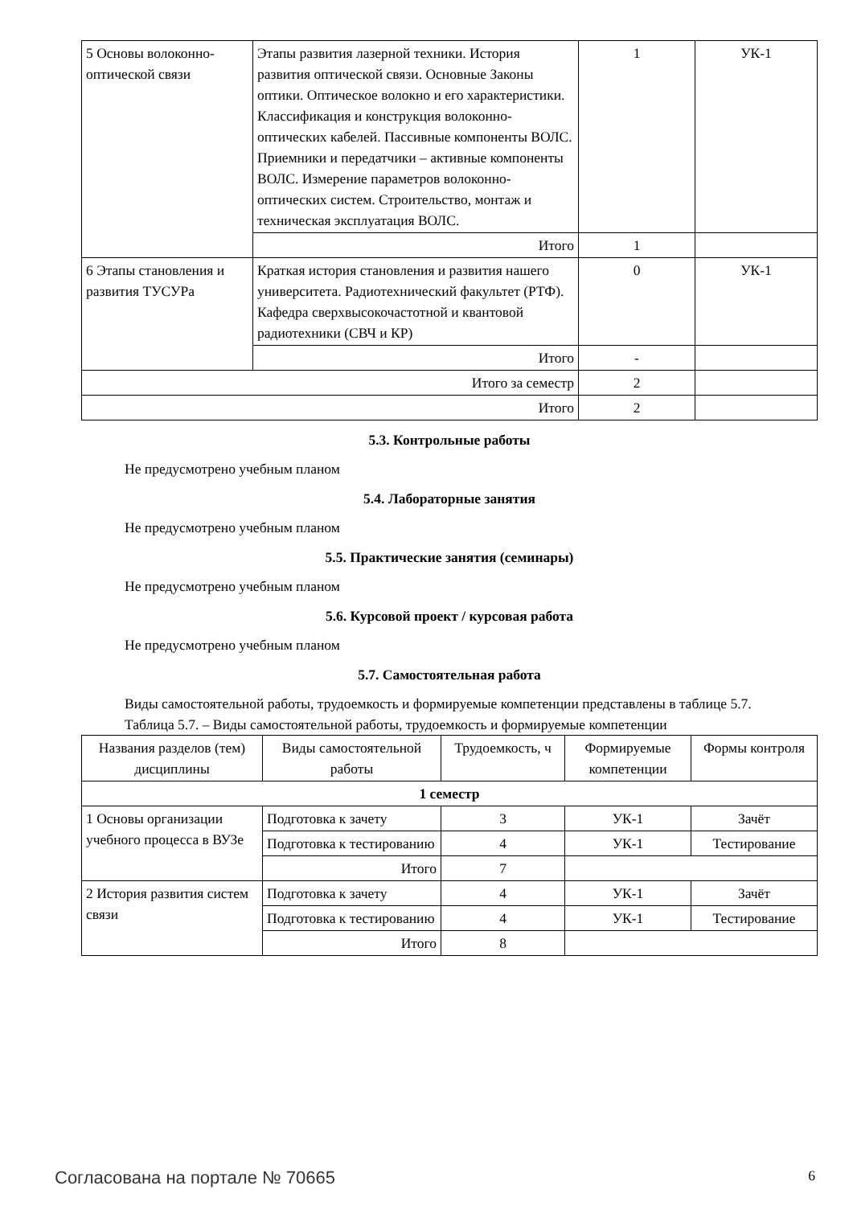| 5 Основы волоконно-оптической связи | Этапы развития лазерной техники. История развития оптической связи. Основные Законы оптики. Оптическое волокно и его характеристики. Классификация и конструкция волоконно-оптических кабелей. Пассивные компоненты ВОЛС. Приемники и передатчики – активные компоненты ВОЛС. Измерение параметров волоконно-оптических систем. Строительство, монтаж и техническая эксплуатация ВОЛС. | 1 | УК-1 |
| | Итого | 1 | |
| 6 Этапы становления и развития ТУСУРа | Краткая история становления и развития нашего университета. Радиотехнический факультет (РТФ). Кафедра сверхвысокочастотной и квантовой радиотехники (СВЧ и КР) | 0 | УК-1 |
| | Итого | - | |
| Итого за семестр | | 2 | |
| Итого | | 2 | |
5.3. Контрольные работы
Не предусмотрено учебным планом
5.4. Лабораторные занятия
Не предусмотрено учебным планом
5.5. Практические занятия (семинары)
Не предусмотрено учебным планом
5.6. Курсовой проект / курсовая работа
Не предусмотрено учебным планом
5.7. Самостоятельная работа
Виды самостоятельной работы, трудоемкость и формируемые компетенции представлены в таблице 5.7.
Таблица 5.7. – Виды самостоятельной работы, трудоемкость и формируемые компетенции
| Названия разделов (тем) дисциплины | Виды самостоятельной работы | Трудоемкость, ч | Формируемые компетенции | Формы контроля |
| --- | --- | --- | --- | --- |
| 1 семестр | | | | |
| 1 Основы организации учебного процесса в ВУЗе | Подготовка к зачету | 3 | УК-1 | Зачёт |
| | Подготовка к тестированию | 4 | УК-1 | Тестирование |
| | Итого | 7 | | |
| 2 История развития систем связи | Подготовка к зачету | 4 | УК-1 | Зачёт |
| | Подготовка к тестированию | 4 | УК-1 | Тестирование |
| | Итого | 8 | | |
Согласована на портале № 70665 6